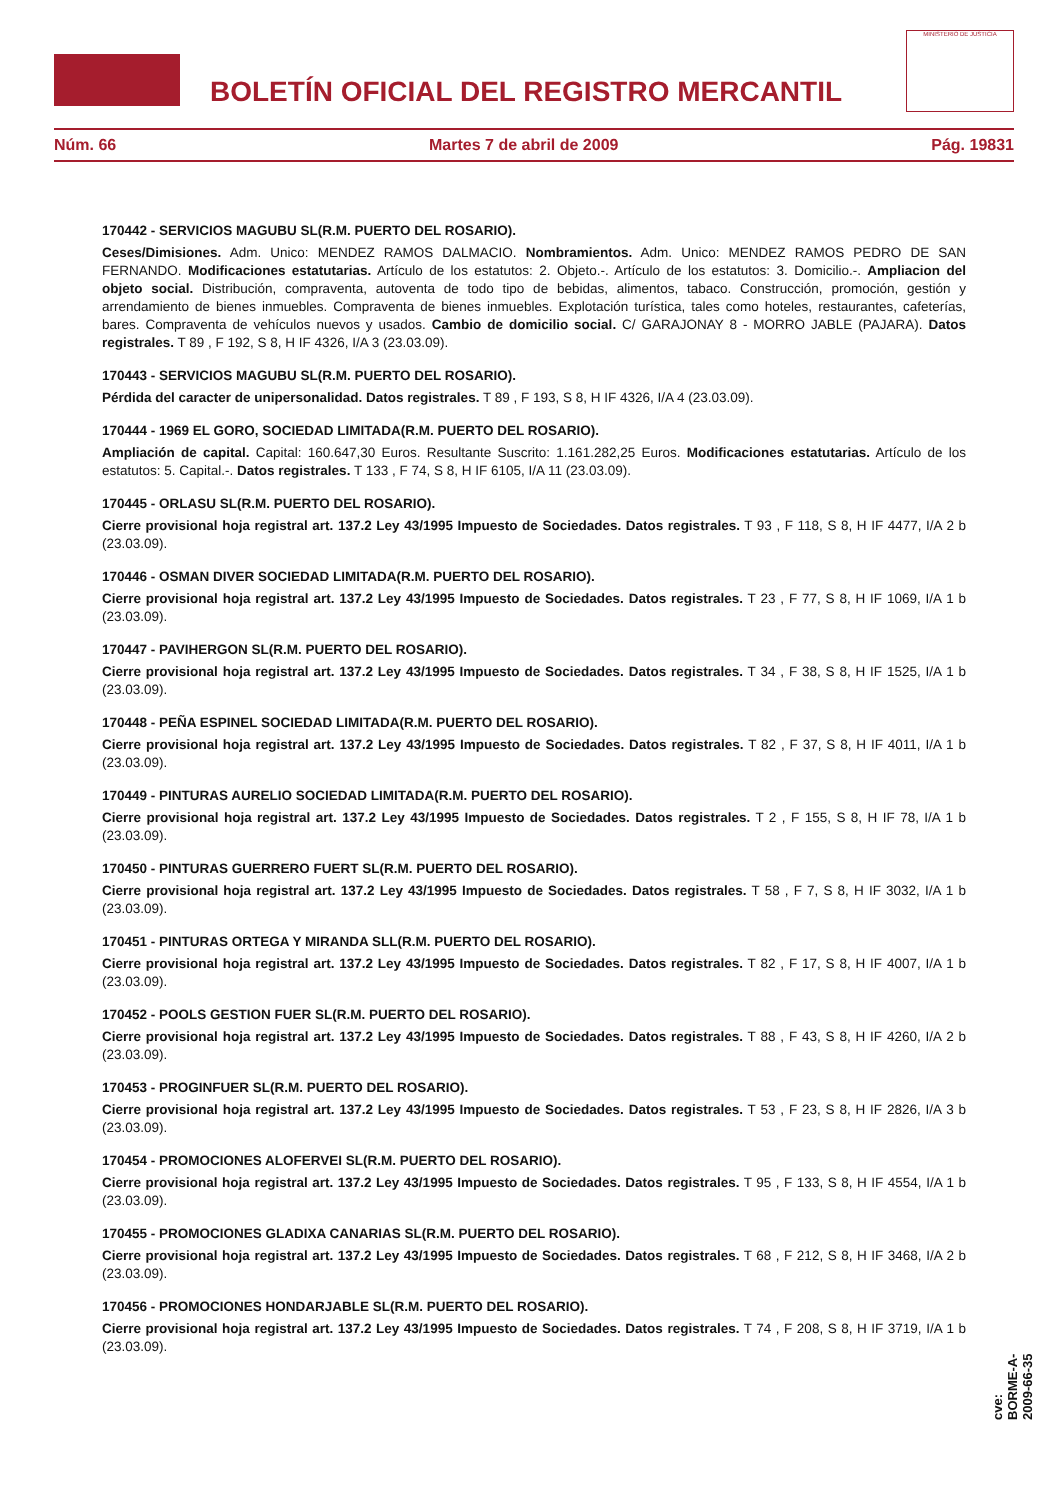BOLETÍN OFICIAL DEL REGISTRO MERCANTIL
MINISTERIO DE JUSTICIA
Núm. 66 Martes 7 de abril de 2009 Pág. 19831
170442 - SERVICIOS MAGUBU SL(R.M. PUERTO DEL ROSARIO).
Ceses/Dimisiones. Adm. Unico: MENDEZ RAMOS DALMACIO. Nombramientos. Adm. Unico: MENDEZ RAMOS PEDRO DE SAN FERNANDO. Modificaciones estatutarias. Artículo de los estatutos: 2. Objeto.-. Artículo de los estatutos: 3. Domicilio.-. Ampliacion del objeto social. Distribución, compraventa, autoventa de todo tipo de bebidas, alimentos, tabaco. Construcción, promoción, gestión y arrendamiento de bienes inmuebles. Compraventa de bienes inmuebles. Explotación turística, tales como hoteles, restaurantes, cafeterías, bares. Compraventa de vehículos nuevos y usados. Cambio de domicilio social. C/ GARAJONAY 8 - MORRO JABLE (PAJARA). Datos registrales. T 89 , F 192, S 8, H IF 4326, I/A 3 (23.03.09).
170443 - SERVICIOS MAGUBU SL(R.M. PUERTO DEL ROSARIO).
Pérdida del caracter de unipersonalidad. Datos registrales. T 89 , F 193, S 8, H IF 4326, I/A 4 (23.03.09).
170444 - 1969 EL GORO, SOCIEDAD LIMITADA(R.M. PUERTO DEL ROSARIO).
Ampliación de capital. Capital: 160.647,30 Euros. Resultante Suscrito: 1.161.282,25 Euros. Modificaciones estatutarias. Artículo de los estatutos: 5. Capital.-. Datos registrales. T 133 , F 74, S 8, H IF 6105, I/A 11 (23.03.09).
170445 - ORLASU SL(R.M. PUERTO DEL ROSARIO).
Cierre provisional hoja registral art. 137.2 Ley 43/1995 Impuesto de Sociedades. Datos registrales. T 93 , F 118, S 8, H IF 4477, I/A 2 b (23.03.09).
170446 - OSMAN DIVER SOCIEDAD LIMITADA(R.M. PUERTO DEL ROSARIO).
Cierre provisional hoja registral art. 137.2 Ley 43/1995 Impuesto de Sociedades. Datos registrales. T 23 , F 77, S 8, H IF 1069, I/A 1 b (23.03.09).
170447 - PAVIHERGON SL(R.M. PUERTO DEL ROSARIO).
Cierre provisional hoja registral art. 137.2 Ley 43/1995 Impuesto de Sociedades. Datos registrales. T 34 , F 38, S 8, H IF 1525, I/A 1 b (23.03.09).
170448 - PEÑA ESPINEL SOCIEDAD LIMITADA(R.M. PUERTO DEL ROSARIO).
Cierre provisional hoja registral art. 137.2 Ley 43/1995 Impuesto de Sociedades. Datos registrales. T 82 , F 37, S 8, H IF 4011, I/A 1 b (23.03.09).
170449 - PINTURAS AURELIO SOCIEDAD LIMITADA(R.M. PUERTO DEL ROSARIO).
Cierre provisional hoja registral art. 137.2 Ley 43/1995 Impuesto de Sociedades. Datos registrales. T 2 , F 155, S 8, H IF 78, I/A 1 b (23.03.09).
170450 - PINTURAS GUERRERO FUERT SL(R.M. PUERTO DEL ROSARIO).
Cierre provisional hoja registral art. 137.2 Ley 43/1995 Impuesto de Sociedades. Datos registrales. T 58 , F 7, S 8, H IF 3032, I/A 1 b (23.03.09).
170451 - PINTURAS ORTEGA Y MIRANDA SLL(R.M. PUERTO DEL ROSARIO).
Cierre provisional hoja registral art. 137.2 Ley 43/1995 Impuesto de Sociedades. Datos registrales. T 82 , F 17, S 8, H IF 4007, I/A 1 b (23.03.09).
170452 - POOLS GESTION FUER SL(R.M. PUERTO DEL ROSARIO).
Cierre provisional hoja registral art. 137.2 Ley 43/1995 Impuesto de Sociedades. Datos registrales. T 88 , F 43, S 8, H IF 4260, I/A 2 b (23.03.09).
170453 - PROGINFUER SL(R.M. PUERTO DEL ROSARIO).
Cierre provisional hoja registral art. 137.2 Ley 43/1995 Impuesto de Sociedades. Datos registrales. T 53 , F 23, S 8, H IF 2826, I/A 3 b (23.03.09).
170454 - PROMOCIONES ALOFERVEI SL(R.M. PUERTO DEL ROSARIO).
Cierre provisional hoja registral art. 137.2 Ley 43/1995 Impuesto de Sociedades. Datos registrales. T 95 , F 133, S 8, H IF 4554, I/A 1 b (23.03.09).
170455 - PROMOCIONES GLADIXA CANARIAS SL(R.M. PUERTO DEL ROSARIO).
Cierre provisional hoja registral art. 137.2 Ley 43/1995 Impuesto de Sociedades. Datos registrales. T 68 , F 212, S 8, H IF 3468, I/A 2 b (23.03.09).
170456 - PROMOCIONES HONDARJABLE SL(R.M. PUERTO DEL ROSARIO).
Cierre provisional hoja registral art. 137.2 Ley 43/1995 Impuesto de Sociedades. Datos registrales. T 74 , F 208, S 8, H IF 3719, I/A 1 b (23.03.09).
cve: BORME-A-2009-66-35